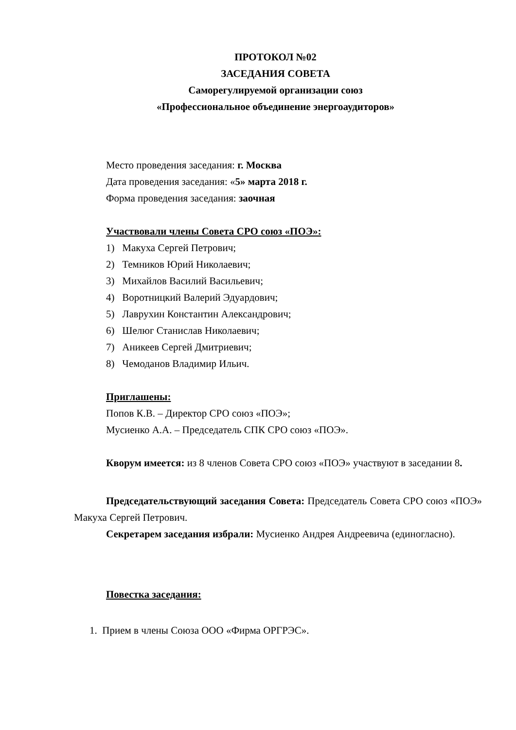ПРОТОКОЛ №02
ЗАСЕДАНИЯ СОВЕТА
Саморегулируемой организации союз
«Профессиональное объединение энергоаудиторов»
Место проведения заседания: г. Москва
Дата проведения заседания: «5» марта 2018 г.
Форма проведения заседания: заочная
Участвовали члены Совета СРО союз «ПОЭ»:
1) Макуха Сергей Петрович;
2) Темников Юрий Николаевич;
3) Михайлов Василий Васильевич;
4) Воротницкий Валерий Эдуардович;
5) Лаврухин Константин Александрович;
6) Шелюг Станислав Николаевич;
7) Аникеев Сергей Дмитриевич;
8) Чемоданов Владимир Ильич.
Приглашены:
Попов К.В. – Директор СРО союз «ПОЭ»;
Мусиенко А.А. – Председатель СПК СРО союз «ПОЭ».
Кворум имеется: из 8 членов Совета СРО союз «ПОЭ» участвуют в заседании 8.
Председательствующий заседания Совета: Председатель Совета СРО союз «ПОЭ» Макуха Сергей Петрович.
Секретарем заседания избрали: Мусиенко Андрея Андреевича (единогласно).
Повестка заседания:
1. Прием в члены Союза ООО «Фирма ОРГРЭС».